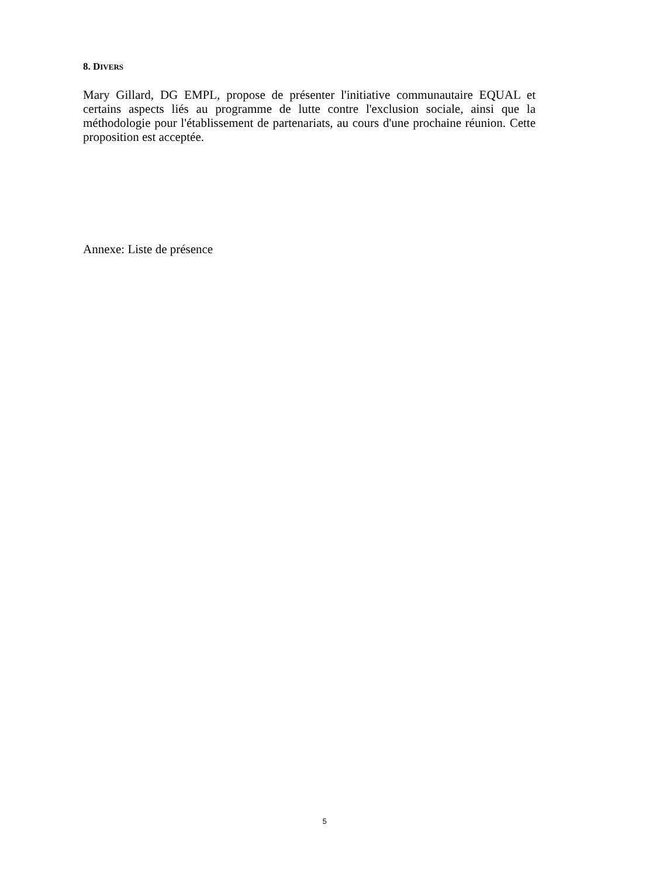8. DIVERS
Mary Gillard, DG EMPL, propose de présenter l'initiative communautaire EQUAL et certains aspects liés au programme de lutte contre l'exclusion sociale, ainsi que la méthodologie pour l'établissement de partenariats, au cours d'une prochaine réunion. Cette proposition est acceptée.
Annexe: Liste de présence
5